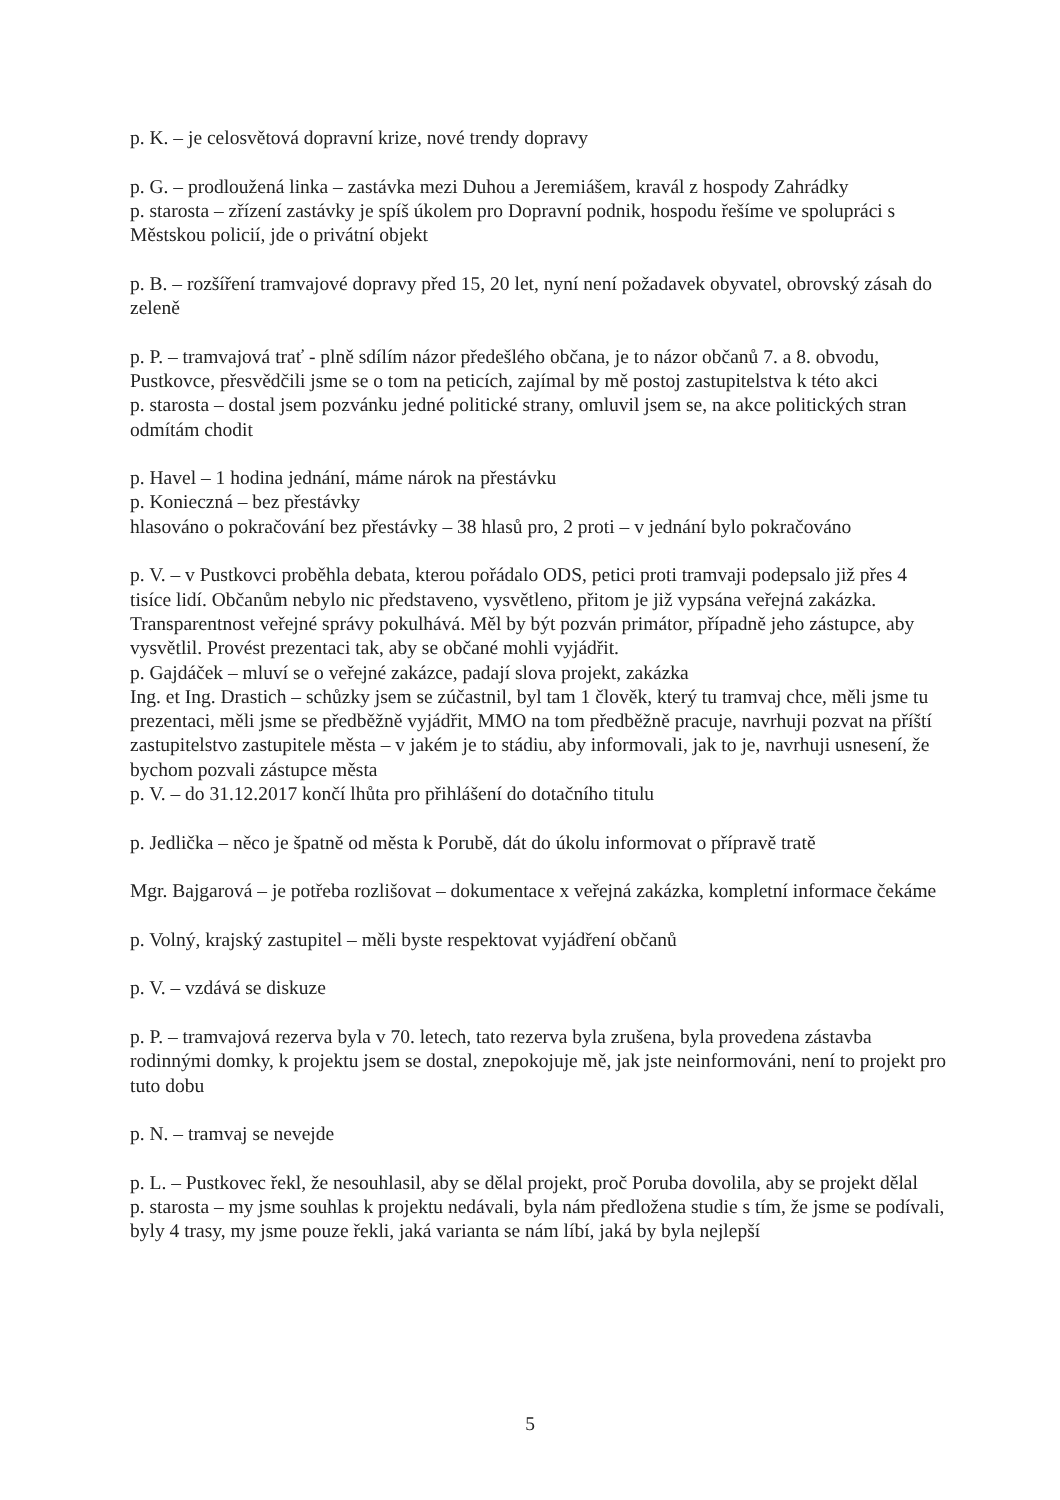p. K. – je celosvětová dopravní krize, nové trendy dopravy
p. G. – prodloužená linka – zastávka mezi Duhou a Jeremiášem, kravál z hospody Zahrádky
p. starosta – zřízení zastávky je spíš úkolem pro Dopravní podnik, hospodu řešíme ve spolupráci s Městskou policií, jde o privátní objekt
p. B. – rozšíření tramvajové dopravy před 15, 20 let, nyní není požadavek obyvatel, obrovský zásah do zeleně
p. P. – tramvajová trať - plně sdílím názor předešlého občana, je to názor občanů 7. a 8. obvodu, Pustkovce, přesvědčili jsme se o tom na peticích, zajímal by mě postoj zastupitelstva k této akci
p. starosta – dostal jsem pozvánku jedné politické strany, omluvil jsem se, na akce politických stran odmítám chodit
p. Havel – 1 hodina jednání, máme nárok na přestávku
p. Konieczná – bez přestávky
hlasováno o pokračování bez přestávky – 38 hlasů pro, 2 proti – v jednání bylo pokračováno
p. V. – v Pustkovci proběhla debata, kterou pořádalo ODS, petici proti tramvaji podepsalo již přes 4 tisíce lidí. Občanům nebylo nic představeno, vysvětleno, přitom je již vypsána veřejná zakázka. Transparentnost veřejné správy pokulhává. Měl by být pozván primátor, případně jeho zástupce, aby vysvětlil. Provést prezentaci tak, aby se občané mohli vyjádřit.
p. Gajdáček – mluví se o veřejné zakázce, padají slova projekt, zakázka
Ing. et Ing. Drastich – schůzky jsem se zúčastnil, byl tam 1 člověk, který tu tramvaj chce, měli jsme tu prezentaci, měli jsme se předběžně vyjádřit, MMO na tom předběžně pracuje, navrhuji pozvat na příští zastupitelstvo zastupitele města – v jakém je to stádiu, aby informovali, jak to je, navrhuji usnesení, že bychom pozvali zástupce města
p. V. – do 31.12.2017 končí lhůta pro přihlášení do dotačního titulu
p. Jedlička – něco je špatně od města k Porubě, dát do úkolu informovat o přípravě tratě
Mgr. Bajgarová – je potřeba rozlišovat – dokumentace x veřejná zakázka, kompletní informace čekáme
p. Volný, krajský zastupitel – měli byste respektovat vyjádření občanů
p. V. – vzdává se diskuze
p. P. – tramvajová rezerva byla v 70. letech, tato rezerva byla zrušena, byla provedena zástavba rodinnými domky, k projektu jsem se dostal, znepokojuje mě, jak jste neinformováni, není to projekt pro tuto dobu
p. N. – tramvaj se nevejde
p. L. – Pustkovec řekl, že nesouhlasil, aby se dělal projekt, proč Poruba dovolila, aby se projekt dělal
p. starosta – my jsme souhlas k projektu nedávali, byla nám předložena studie s tím, že jsme se podívali, byly 4 trasy, my jsme pouze řekli, jaká varianta se nám líbí, jaká by byla nejlepší
5